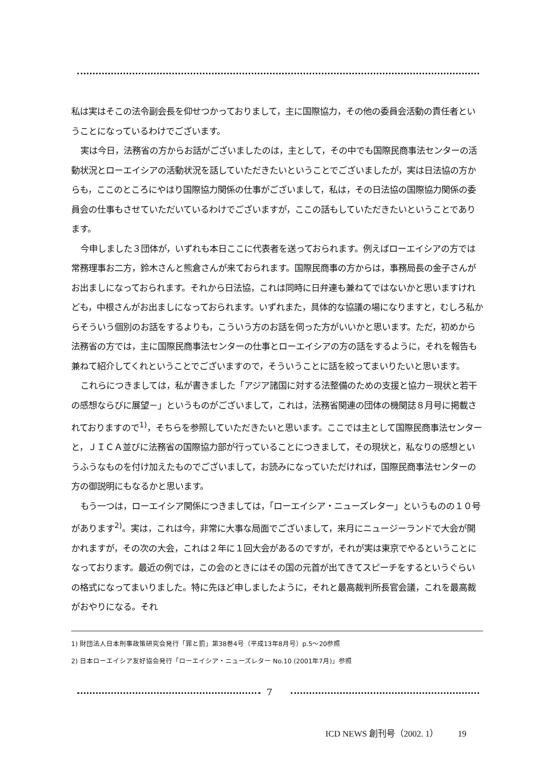私は実はそこの法令副会長を仰せつかっておりまして，主に国際協力，その他の委員会活動の責任者ということになっているわけでございます。
実は今日，法務省の方からお話がございましたのは，主として，その中でも国際民商事法センターの活動状況とローエイシアの活動状況を話していただきたいということでございましたが，実は日法協の方からも，ここのところにやはり国際協力関係の仕事がございまして，私は，その日法協の国際協力関係の委員会の仕事もさせていただいているわけでございますが，ここの話もしていただきたいということであります。
今申しました３団体が，いずれも本日ここに代表者を送っておられます。例えばローエイシアの方では常務理事お二方，鈴木さんと熊倉さんが来ておられます。国際民商事の方からは，事務局長の金子さんがお出ましになっておられます。それから日法協，これは同時に日弁連も兼ねてではないかと思いますけれども，中根さんがお出ましになっておられます。いずれまた，具体的な協議の場になりますと，むしろ私からそういう個別のお話をするよりも，こういう方のお話を伺った方がいいかと思います。ただ，初めから法務省の方では，主に国際民商事法センターの仕事とローエイシアの方の話をするように，それを報告も兼ねて紹介してくれということでございますので，そういうことに話を絞ってまいりたいと思います。
これらにつきましては，私が書きました「アジア諸国に対する法整備のための支援と協力－現状と若干の感想ならびに展望－」というものがございまして，これは，法務省関連の団体の機関誌８月号に掲載されておりますので<sup>1)</sup>，そちらを参照していただきたいと思います。ここでは主として国際民商事法センターと，ＪＩＣＡ並びに法務省の国際協力部が行っていることにつきまして，その現状と，私なりの感想というふうなものを付け加えたものでございまして，お読みになっていただければ，国際民商事法センターの方の御説明にもなるかと思います。
もう一つは，ローエイシア関係につきましては，「ローエイシア・ニューズレター」というものの１０号があります<sup>2)</sup>。実は，これは今，非常に大事な局面でございまして，来月にニュージーランドで大会が開かれますが，その次の大会，これは２年に１回大会があるのですが，それが実は東京でやるということになっております。最近の例では，この会のときにはその国の元首が出てきてスピーチをするというぐらいの格式になってまいりました。特に先ほど申しましたように，それと最高裁判所長官会議，これを最高裁がおやりになる。それ
1) 財団法人日本刑事政策研究会発行「罪と罰」第38巻4号（平成13年8月号）p.5～20参照
2) 日本ローエイシア友好協会発行「ローエイシア・ニューズレター No.10 (2001年7月)」参照
7
ICD NEWS 創刊号（2002. 1） 19